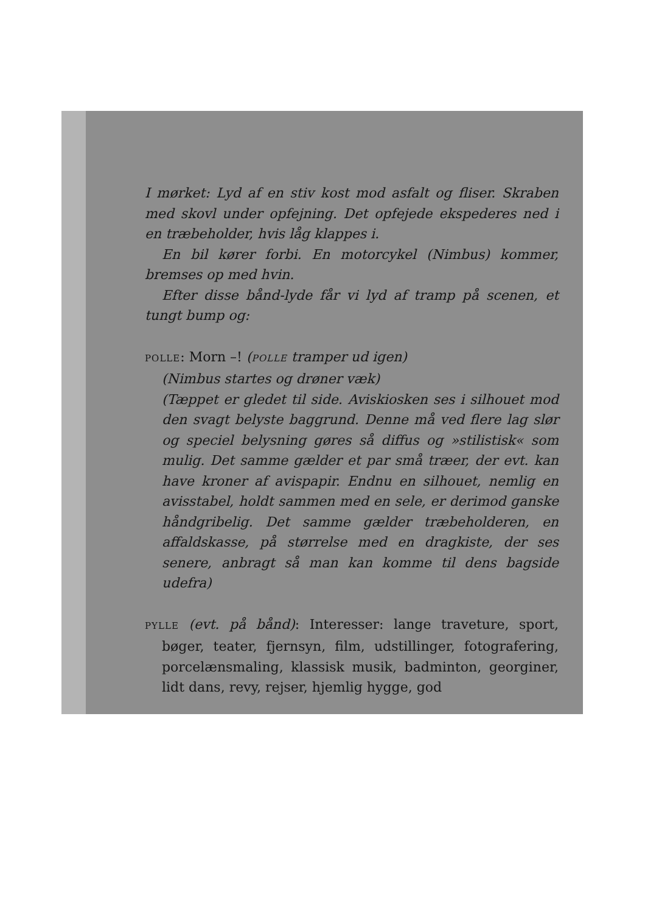I mørket: Lyd af en stiv kost mod asfalt og fliser. Skraben med skovl under opfejning. Det opfejede ekspederes ned i en træbeholder, hvis låg klappes i.
En bil kører forbi. En motorcykel (Nimbus) kommer, bremses op med hvin.
Efter disse bånd-lyde får vi lyd af tramp på scenen, et tungt bump og:
POLLE: Morn –! (POLLE tramper ud igen)
(Nimbus startes og drøner væk)
(Tæppet er gledet til side. Aviskiosken ses i silhouet mod den svagt belyste baggrund. Denne må ved flere lag slør og speciel belysning gøres så diffus og »stilistisk« som mulig. Det samme gælder et par små træer, der evt. kan have kroner af avispapir. Endnu en silhouet, nemlig en avisstabel, holdt sammen med en sele, er derimod ganske håndgribelig. Det samme gælder træbeholderen, en affaldskasse, på størrelse med en dragkiste, der ses senere, anbragt så man kan komme til dens bagside udefra)
PYLLE (evt. på bånd): Interesser: lange traveture, sport, bøger, teater, fjernsyn, film, udstillinger, fotografering, porcelænsmaling, klassisk musik, badminton, georginer, lidt dans, revy, rejser, hjemlig hygge, god